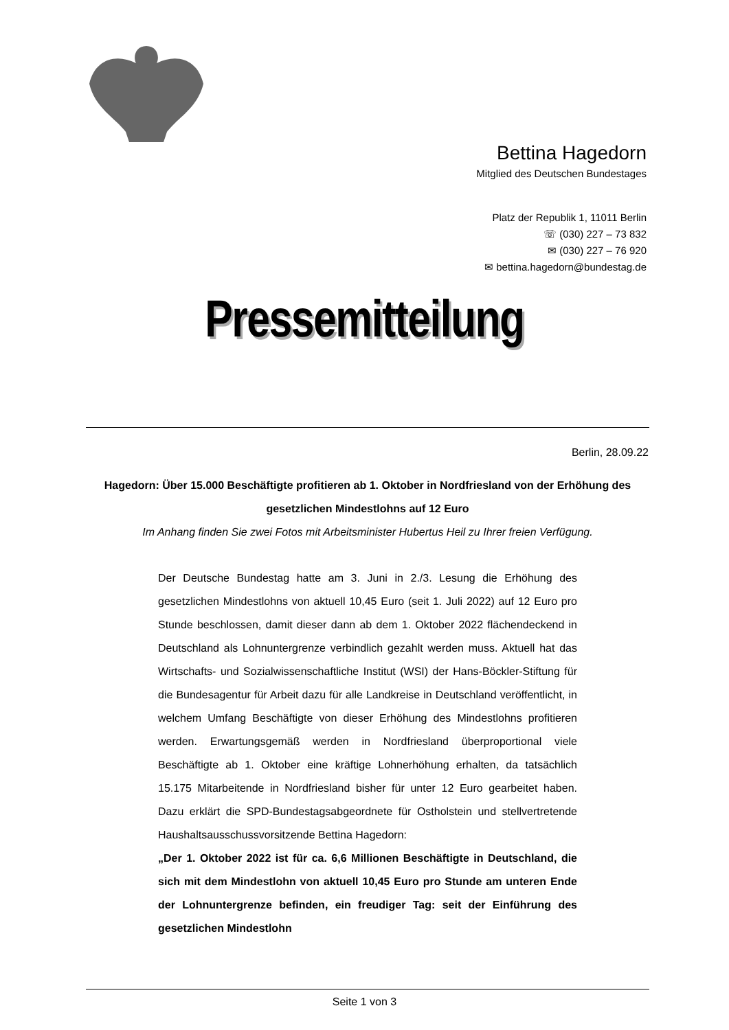Bettina Hagedorn
Mitglied des Deutschen Bundestages
Platz der Republik 1, 11011 Berlin
☏ (030) 227 – 73 832
✉ (030) 227 – 76 920
✉ bettina.hagedorn@bundestag.de
Pressemitteilung
Berlin, 28.09.22
Hagedorn: Über 15.000 Beschäftigte profitieren ab 1. Oktober in Nordfriesland von der Erhöhung des gesetzlichen Mindestlohns auf 12 Euro
Im Anhang finden Sie zwei Fotos mit Arbeitsminister Hubertus Heil zu Ihrer freien Verfügung.
Der Deutsche Bundestag hatte am 3. Juni in 2./3. Lesung die Erhöhung des gesetzlichen Mindestlohns von aktuell 10,45 Euro (seit 1. Juli 2022) auf 12 Euro pro Stunde beschlossen, damit dieser dann ab dem 1. Oktober 2022 flächendeckend in Deutschland als Lohnuntergrenze verbindlich gezahlt werden muss. Aktuell hat das Wirtschafts- und Sozialwissenschaftliche Institut (WSI) der Hans-Böckler-Stiftung für die Bundesagentur für Arbeit dazu für alle Landkreise in Deutschland veröffentlicht, in welchem Umfang Beschäftigte von dieser Erhöhung des Mindestlohns profitieren werden. Erwartungsgemäß werden in Nordfriesland überproportional viele Beschäftigte ab 1. Oktober eine kräftige Lohnerhöhung erhalten, da tatsächlich 15.175 Mitarbeitende in Nordfriesland bisher für unter 12 Euro gearbeitet haben. Dazu erklärt die SPD-Bundestagsabgeordnete für Ostholstein und stellvertretende Haushaltsausschussvorsitzende Bettina Hagedorn:
„Der 1. Oktober 2022 ist für ca. 6,6 Millionen Beschäftigte in Deutschland, die sich mit dem Mindestlohn von aktuell 10,45 Euro pro Stunde am unteren Ende der Lohnuntergrenze befinden, ein freudiger Tag: seit der Einführung des gesetzlichen Mindestlohn
Seite 1 von 3